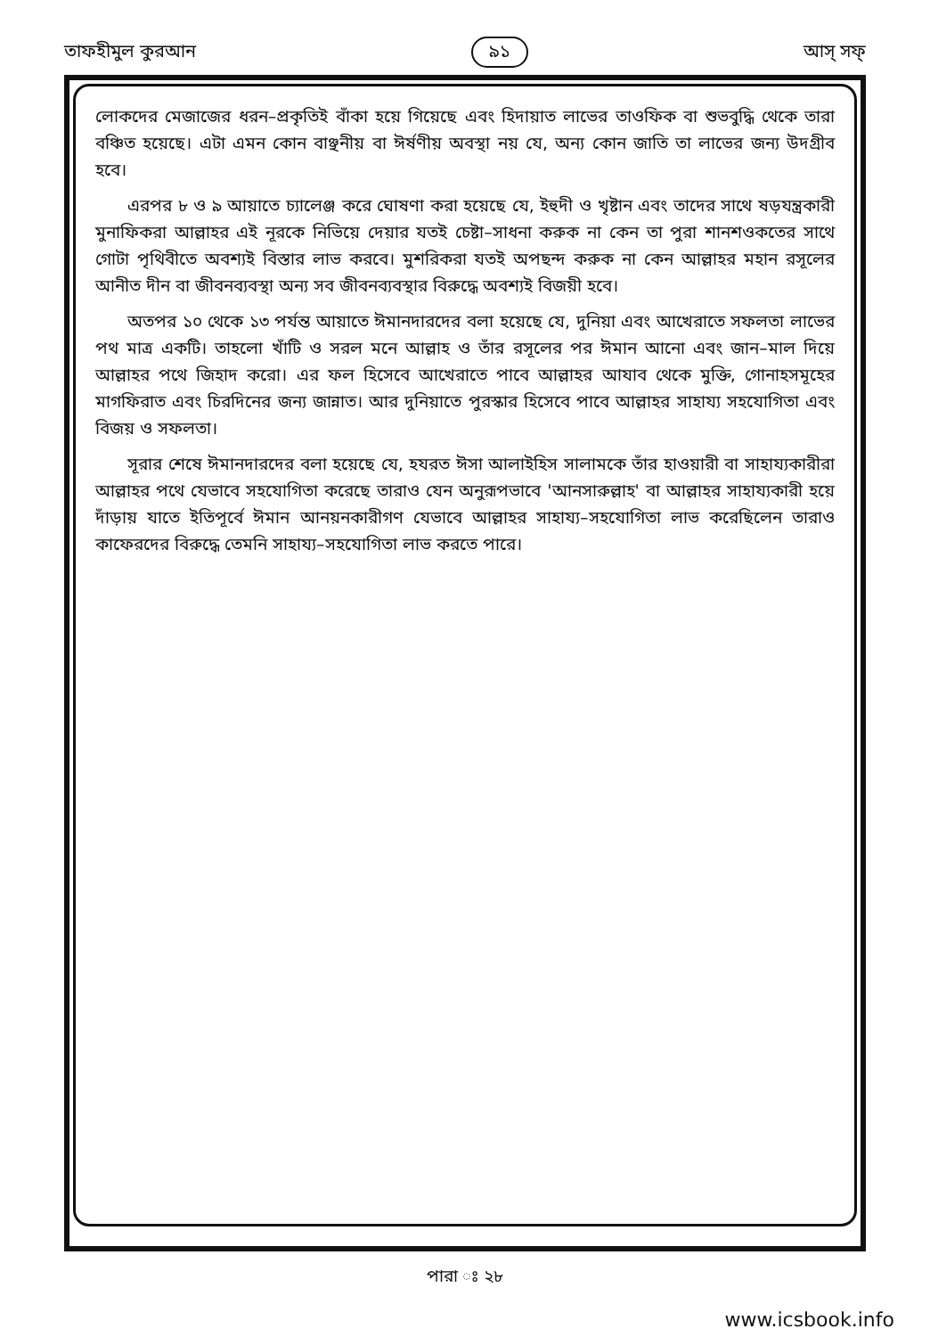তাফহীমুল কুরআন ৯১ আস্ সফ্
লোকদের মেজাজের ধরন–প্রকৃতিই বাঁকা হয়ে গিয়েছে এবং হিদায়াত লাভের তাওফিক বা শুভবুদ্ধি থেকে তারা বঞ্চিত হয়েছে। এটা এমন কোন বাঞ্ছনীয় বা ঈর্ষণীয় অবস্থা নয় যে, অন্য কোন জাতি তা লাভের জন্য উদগ্রীব হবে।
এরপর ৮ ও ৯ আয়াতে চ্যালেঞ্জ করে ঘোষণা করা হয়েছে যে, ইহুদী ও খৃষ্টান এবং তাদের সাথে ষড়যন্ত্রকারী মুনাফিকরা আল্লাহর এই নূরকে নিভিয়ে দেয়ার যতই চেষ্টা–সাধনা করুক না কেন তা পুরা শানশওকতের সাথে গোটা পৃথিবীতে অবশ্যই বিস্তার লাভ করবে। মুশরিকরা যতই অপছন্দ করুক না কেন আল্লাহর মহান রসূলের আনীত দীন বা জীবনব্যবস্থা অন্য সব জীবনব্যবস্থার বিরুদ্ধে অবশ্যই বিজয়ী হবে।
অতপর ১০ থেকে ১৩ পর্যন্ত আয়াতে ঈমানদারদের বলা হয়েছে যে, দুনিয়া এবং আখেরাতে সফলতা লাভের পথ মাত্র একটি। তাহলো খাঁটি ও সরল মনে আল্লাহ ও তাঁর রসূলের পর ঈমান আনো এবং জান–মাল দিয়ে আল্লাহর পথে জিহাদ করো। এর ফল হিসেবে আখেরাতে পাবে আল্লাহর আযাব থেকে মুক্তি, গোনাহসমূহের মাগফিরাত এবং চিরদিনের জন্য জান্নাত। আর দুনিয়াতে পুরস্কার হিসেবে পাবে আল্লাহর সাহায্য সহযোগিতা এবং বিজয় ও সফলতা।
সূরার শেষে ঈমানদারদের বলা হয়েছে যে, হযরত ঈসা আলাইহিস সালামকে তাঁর হাওয়ারী বা সাহায্যকারীরা আল্লাহর পথে যেভাবে সহযোগিতা করেছে তারাও যেন অনুরূপভাবে 'আনসারুল্লাহ' বা আল্লাহর সাহায্যকারী হয়ে দাঁড়ায় যাতে ইতিপূর্বে ঈমান আনয়নকারীগণ যেভাবে আল্লাহর সাহায্য–সহযোগিতা লাভ করেছিলেন তারাও কাফেরদের বিরুদ্ধে তেমনি সাহায্য–সহযোগিতা লাভ করতে পারে।
পারা ঃ ২৮
www.icsbook.info